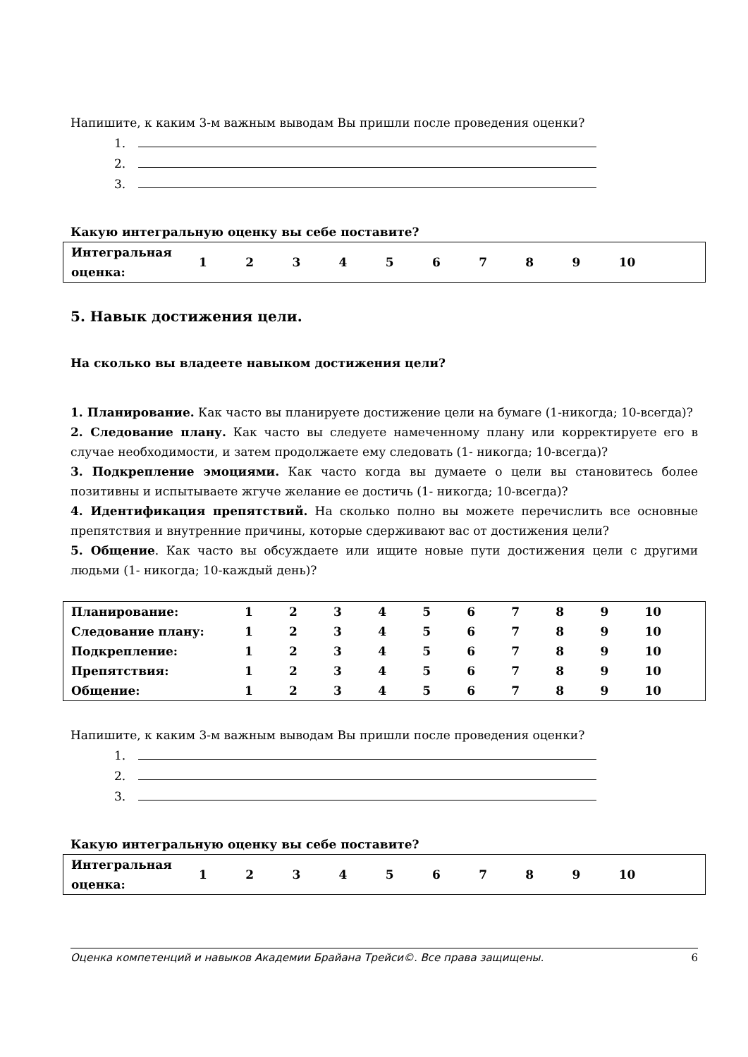Напишите, к каким 3-м важным выводам Вы пришли после проведения оценки?
1.
2.
3.
Какую интегральную оценку вы себе поставите?
| Интегральная оценка: | 1 | 2 | 3 | 4 | 5 | 6 | 7 | 8 | 9 | 10 | |
5. Навык достижения цели.
На сколько вы владеете навыком достижения цели?
1. Планирование. Как часто вы планируете достижение цели на бумаге (1-никогда; 10-всегда)?
2. Следование плану. Как часто вы следуете намеченному плану или корректируете его в случае необходимости, и затем продолжаете ему следовать (1- никогда; 10-всегда)?
3. Подкрепление эмоциями. Как часто когда вы думаете о цели вы становитесь более позитивны и испытываете жгуче желание ее достичь (1- никогда; 10-всегда)?
4. Идентификация препятствий. На сколько полно вы можете перечислить все основные препятствия и внутренние причины, которые сдерживают вас от достижения цели?
5. Общение. Как часто вы обсуждаете или ищите новые пути достижения цели с другими людьми (1- никогда; 10-каждый день)?
| Планирование: | 1 | 2 | 3 | 4 | 5 | 6 | 7 | 8 | 9 | 10 |
| Следование плану: | 1 | 2 | 3 | 4 | 5 | 6 | 7 | 8 | 9 | 10 |
| Подкрепление: | 1 | 2 | 3 | 4 | 5 | 6 | 7 | 8 | 9 | 10 |
| Препятствия: | 1 | 2 | 3 | 4 | 5 | 6 | 7 | 8 | 9 | 10 |
| Общение: | 1 | 2 | 3 | 4 | 5 | 6 | 7 | 8 | 9 | 10 |
Напишите, к каким 3-м важным выводам Вы пришли после проведения оценки?
1.
2.
3.
Какую интегральную оценку вы себе поставите?
| Интегральная оценка: | 1 | 2 | 3 | 4 | 5 | 6 | 7 | 8 | 9 | 10 | |
Оценка компетенций и навыков Академии Брайана Трейси©. Все права защищены. 6